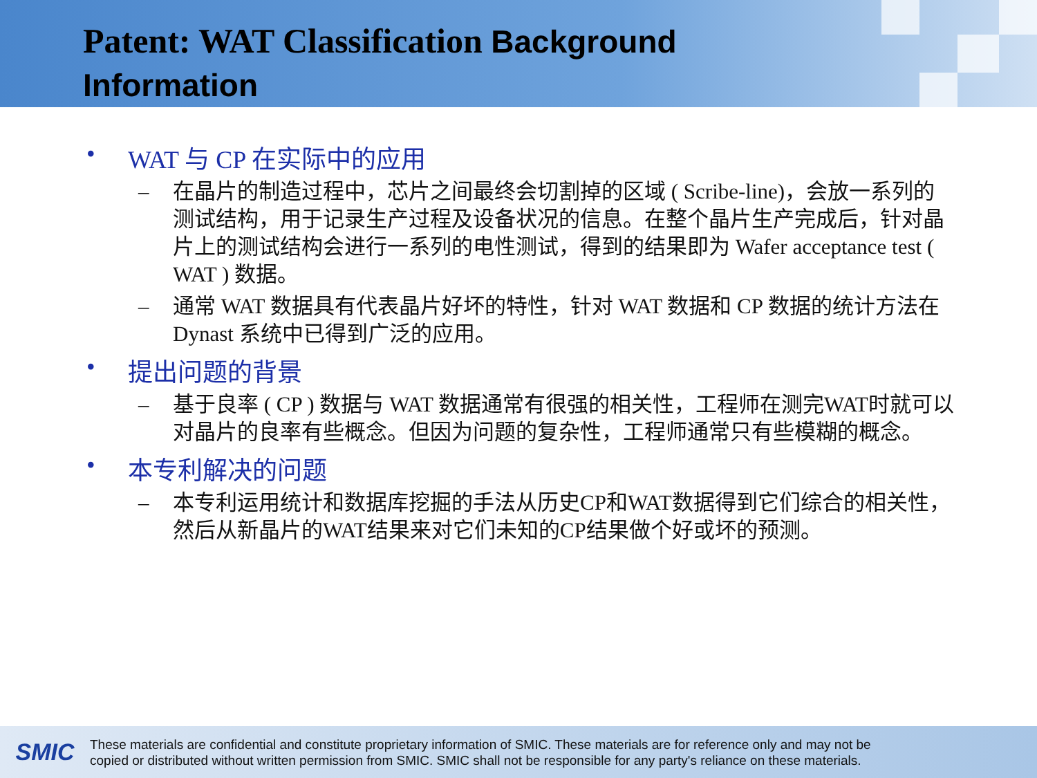Patent: WAT Classification Background
Information
• WAT 与 CP 在实际中的应用
– 在晶片的制造过程中，芯片之间最终会切割掉的区域 ( Scribe-line)，会放一系列的测试结构，用于记录生产过程及设备状况的信息。在整个晶片生产完成后，针对晶片上的测试结构会进行一系列的电性测试，得到的结果即为 Wafer acceptance test ( WAT ) 数据。
– 通常 WAT 数据具有代表晶片好坏的特性，针对 WAT 数据和 CP 数据的统计方法在 Dynast 系统中已得到广泛的应用。
• 提出问题的背景
– 基于良率 ( CP ) 数据与 WAT 数据通常有很强的相关性，工程师在测完WAT时就可以对晶片的良率有些概念。但因为问题的复杂性，工程师通常只有些模糊的概念。
• 本专利解决的问题
– 本专利运用统计和数据库挖掘的手法从历史CP和WAT数据得到它们综合的相关性，然后从新晶片的WAT结果来对它们未知的CP结果做个好或坏的预测。
SMIC
These materials are confidential and constitute proprietary information of SMIC. These materials are for reference only and may not be
copied or distributed without written permission from SMIC. SMIC shall not be responsible for any party's reliance on these materials.